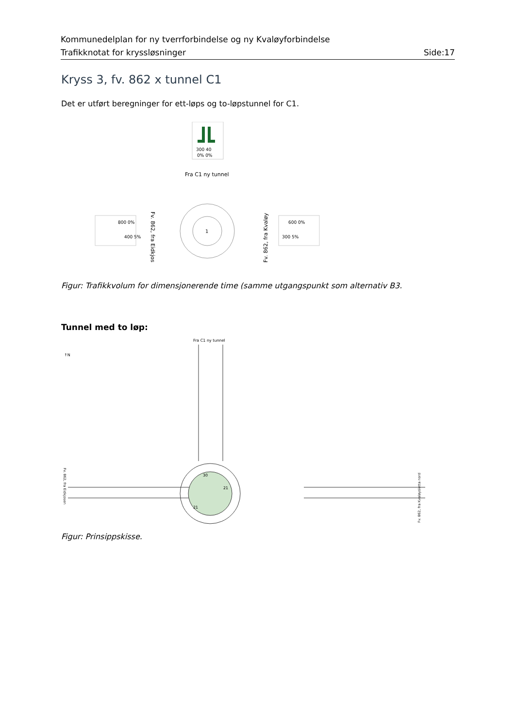Kommunedelplan for ny tverrforbindelse og ny Kvaløyforbindelse
Trafikknotat for kryssløsninger Side:17
Kryss 3, fv. 862 x tunnel C1
Det er utført beregninger for ett-løps og to-løpstunnel for C1.
300 40
0% 0%
Fra C1 ny tunnel
1
800 0%
400 5%
600 0%
300 5%
Fv. 862, fra Eidkjos
Fv. 862, fra Kvaløy
Figur: Trafikkvolum for dimensjonerende time (samme utgangspunkt som alternativ B3.
Tunnel med to løp:
Fra C1 ny tunnel
↑N
30
21
21
Fv. 862, fra Eidkjosen
Fv. 862, fra Kvaløysletta nord
Figur: Prinsippskisse.